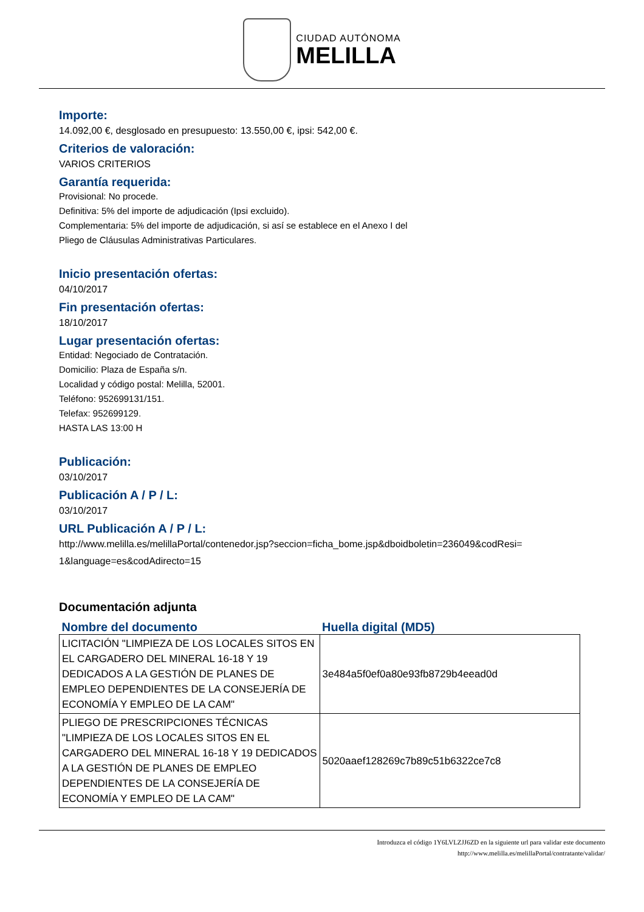CIUDAD AUTÓNOMA
MELILLA
Importe:
14.092,00 €, desglosado en presupuesto: 13.550,00 €, ipsi: 542,00 €.
Criterios de valoración:
VARIOS CRITERIOS
Garantía requerida:
Provisional: No procede.
Definitiva: 5% del importe de adjudicación (Ipsi excluido).
Complementaria: 5% del importe de adjudicación, si así se establece en el Anexo I del
Pliego de Cláusulas Administrativas Particulares.
Inicio presentación ofertas:
04/10/2017
Fin presentación ofertas:
18/10/2017
Lugar presentación ofertas:
Entidad: Negociado de Contratación.
Domicilio: Plaza de España s/n.
Localidad y código postal: Melilla, 52001.
Teléfono: 952699131/151.
Telefax: 952699129.
HASTA LAS 13:00 H
Publicación:
03/10/2017
Publicación A / P / L:
03/10/2017
URL Publicación A / P / L:
http://www.melilla.es/melillaPortal/contenedor.jsp?seccion=ficha_bome.jsp&dboidboletin=236049&codResi=
1&language=es&codAdirecto=15
Documentación adjunta
| Nombre del documento | Huella digital (MD5) |
| --- | --- |
| LICITACIÓN "LIMPIEZA DE LOS LOCALES SITOS EN EL CARGADERO DEL MINERAL 16-18 Y 19 DEDICADOS A LA GESTIÓN DE PLANES DE EMPLEO DEPENDIENTES DE LA CONSEJERÍA DE ECONOMÍA Y EMPLEO DE LA CAM" | 3e484a5f0ef0a80e93fb8729b4eead0d |
| PLIEGO DE PRESCRIPCIONES TÉCNICAS "LIMPIEZA DE LOS LOCALES SITOS EN EL CARGADERO DEL MINERAL 16-18 Y 19 DEDICADOS A LA GESTIÓN DE PLANES DE EMPLEO DEPENDIENTES DE LA CONSEJERÍA DE ECONOMÍA Y EMPLEO DE LA CAM" | 5020aaef128269c7b89c51b6322ce7c8 |
Introduzca el código 1Y6LVLZJJ6ZD en la siguiente url para validar este documento
http://www.melilla.es/melillaPortal/contratante/validar/